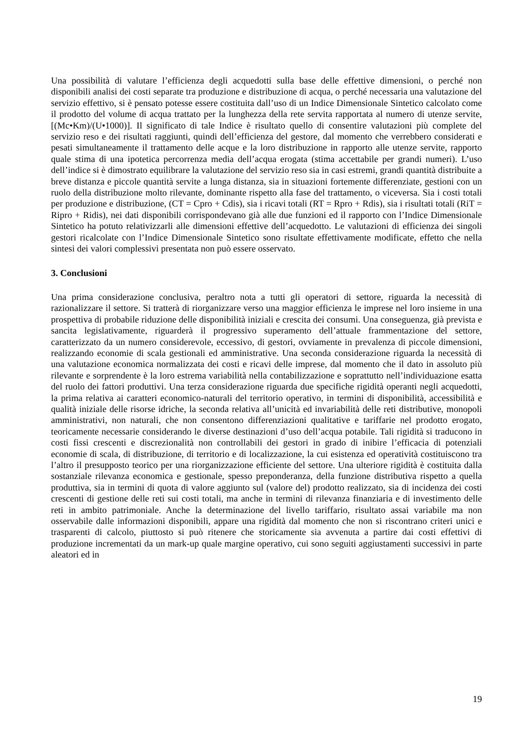Una possibilità di valutare l’efficienza degli acquedotti sulla base delle effettive dimensioni, o perché non disponibili analisi dei costi separate tra produzione e distribuzione di acqua, o perché necessaria una valutazione del servizio effettivo, si è pensato potesse essere costituita dall’uso di un Indice Dimensionale Sintetico calcolato come il prodotto del volume di acqua trattato per la lunghezza della rete servita rapportata al numero di utenze servite, [(Mc•Km)/(U•1000)]. Il significato di tale Indice è risultato quello di consentire valutazioni più complete del servizio reso e dei risultati raggiunti, quindi dell’efficienza del gestore, dal momento che verrebbero considerati e pesati simultaneamente il trattamento delle acque e la loro distribuzione in rapporto alle utenze servite, rapporto quale stima di una ipotetica percorrenza media dell’acqua erogata (stima accettabile per grandi numeri). L’uso dell’indice si è dimostrato equilibrare la valutazione del servizio reso sia in casi estremi, grandi quantità distribuite a breve distanza e piccole quantità servite a lunga distanza, sia in situazioni fortemente differenziate, gestioni con un ruolo della distribuzione molto rilevante, dominante rispetto alla fase del trattamento, o viceversa. Sia i costi totali per produzione e distribuzione, (CT = Cpro + Cdis), sia i ricavi totali (RT = Rpro + Rdis), sia i risultati totali (RiT = Ripro + Ridis), nei dati disponibili corrispondevano già alle due funzioni ed il rapporto con l’Indice Dimensionale Sintetico ha potuto relativizzarli alle dimensioni effettive dell’acquedotto. Le valutazioni di efficienza dei singoli gestori ricalcolate con l’Indice Dimensionale Sintetico sono risultate effettivamente modificate, effetto che nella sintesi dei valori complessivi presentata non può essere osservato.
3. Conclusioni
Una prima considerazione conclusiva, peraltro nota a tutti gli operatori di settore, riguarda la necessità di razionalizzare il settore. Si tratterà di riorganizzare verso una maggior efficienza le imprese nel loro insieme in una prospettiva di probabile riduzione delle disponibilità iniziali e crescita dei consumi. Una conseguenza, già prevista e sancita legislativamente, riguarderà il progressivo superamento dell’attuale frammentazione del settore, caratterizzato da un numero considerevole, eccessivo, di gestori, ovviamente in prevalenza di piccole dimensioni, realizzando economie di scala gestionali ed amministrative. Una seconda considerazione riguarda la necessità di una valutazione economica normalizzata dei costi e ricavi delle imprese, dal momento che il dato in assoluto più rilevante e sorprendente è la loro estrema variabilità nella contabilizzazione e soprattutto nell’individuazione esatta del ruolo dei fattori produttivi. Una terza considerazione riguarda due specifiche rigidità operanti negli acquedotti, la prima relativa ai caratteri economico-naturali del territorio operativo, in termini di disponibilità, accessibilità e qualità iniziale delle risorse idriche, la seconda relativa all’unicità ed invariabilità delle reti distributive, monopoli amministrativi, non naturali, che non consentono differenziazioni qualitative e tariffarie nel prodotto erogato, teoricamente necessarie considerando le diverse destinazioni d’uso dell’acqua potabile. Tali rigidità si traducono in costi fissi crescenti e discrezionalità non controllabili dei gestori in grado di inibire l’efficacia di potenziali economie di scala, di distribuzione, di territorio e di localizzazione, la cui esistenza ed operatività costituiscono tra l’altro il presupposto teorico per una riorganizzazione efficiente del settore. Una ulteriore rigidità è costituita dalla sostanziale rilevanza economica e gestionale, spesso preponderanza, della funzione distributiva rispetto a quella produttiva, sia in termini di quota di valore aggiunto sul (valore del) prodotto realizzato, sia di incidenza dei costi crescenti di gestione delle reti sui costi totali, ma anche in termini di rilevanza finanziaria e di investimento delle reti in ambito patrimoniale. Anche la determinazione del livello tariffario, risultato assai variabile ma non osservabile dalle informazioni disponibili, appare una rigidità dal momento che non si riscontrano criteri unici e trasparenti di calcolo, piuttosto si può ritenere che storicamente sia avvenuta a partire dai costi effettivi di produzione incrementati da un mark-up quale margine operativo, cui sono seguiti aggiustamenti successivi in parte aleatori ed in
19